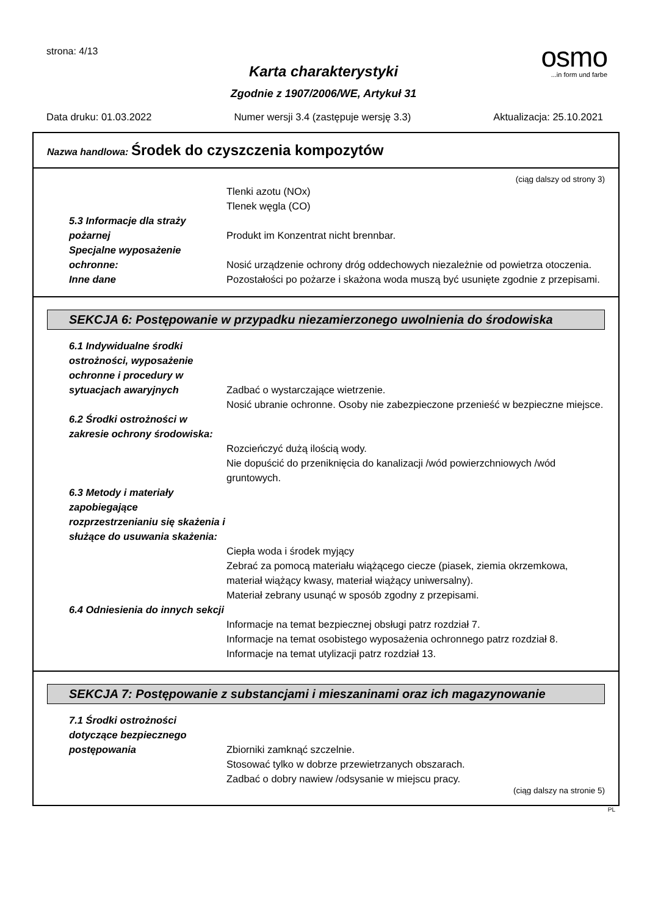strona: 4/13
osmo
...in form und farbe
Karta charakterystyki
Zgodnie z 1907/2006/WE, Artykuł 31
Data druku: 01.03.2022 Numer wersji 3.4 (zastępuje wersję 3.3) Aktualizacja: 25.10.2021
Nazwa handlowa: Środek do czyszczenia kompozytów
(ciąg dalszy od strony 3)
Tlenki azotu (NOx)
Tlenek węgla (CO)
5.3 Informacje dla straży pożarnej
Produkt im Konzentrat nicht brennbar.
Specjalne wyposażenie ochronne:
Nosić urządzenie ochrony dróg oddechowych niezależnie od powietrza otoczenia.
Inne dane Pozostałości po pożarze i skażona woda muszą być usunięte zgodnie z przepisami.
SEKCJA 6: Postępowanie w przypadku niezamierzonego uwolnienia do środowiska
6.1 Indywidualne środki ostrożności, wyposażenie ochronne i procedury w sytuacjach awaryjnych
Zadbać o wystarczające wietrzenie.
Nosić ubranie ochronne. Osoby nie zabezpieczone przenieść w bezpieczne miejsce.
6.2 Środki ostrożności w zakresie ochrony środowiska:
Rozcieńczyć dużą ilością wody.
Nie dopuścić do przeniknięcia do kanalizacji /wód powierzchniowych /wód gruntowych.
6.3 Metody i materiały zapobiegające rozprzestrzenianiu się skażenia i służące do usuwania skażenia:
Ciepła woda i środek myjący
Zebrać za pomocą materiału wiążącego ciecze (piasek, ziemia okrzemkowa, materiał wiążący kwasy, materiał wiążący uniwersalny).
Materiał zebrany usunąć w sposób zgodny z przepisami.
6.4 Odniesienia do innych sekcji
Informacje na temat bezpiecznej obsługi patrz rozdział 7.
Informacje na temat osobistego wyposażenia ochronnego patrz rozdział 8.
Informacje na temat utylizacji patrz rozdział 13.
SEKCJA 7: Postępowanie z substancjami i mieszaninami oraz ich magazynowanie
7.1 Środki ostrożności dotyczące bezpiecznego postępowania
Zbiorniki zamknąć szczelnie.
Stosować tylko w dobrze przewietrzanych obszarach.
Zadbać o dobry nawiew /odsysanie w miejscu pracy.
(ciąg dalszy na stronie 5)
PL